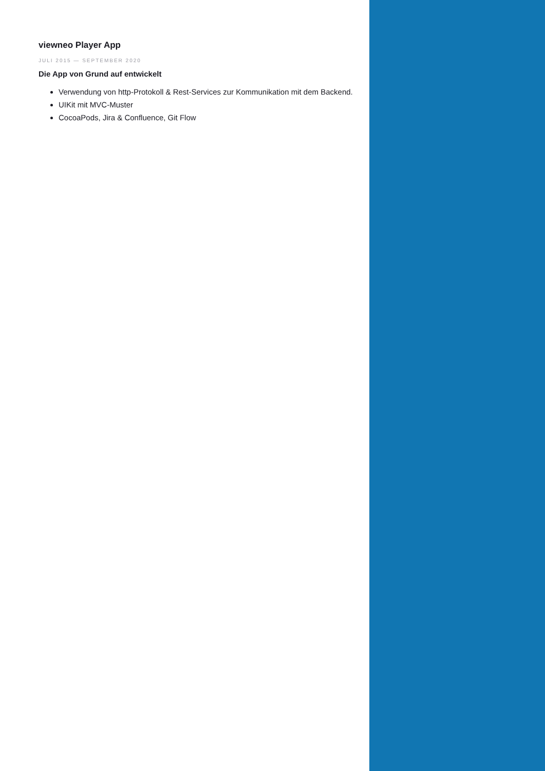viewneo Player App
JULI 2015 — SEPTEMBER 2020
Die App von Grund auf entwickelt
Verwendung von http-Protokoll & Rest-Services zur Kommunikation mit dem Backend.
UIKit mit MVC-Muster
CocoaPods, Jira & Confluence, Git Flow